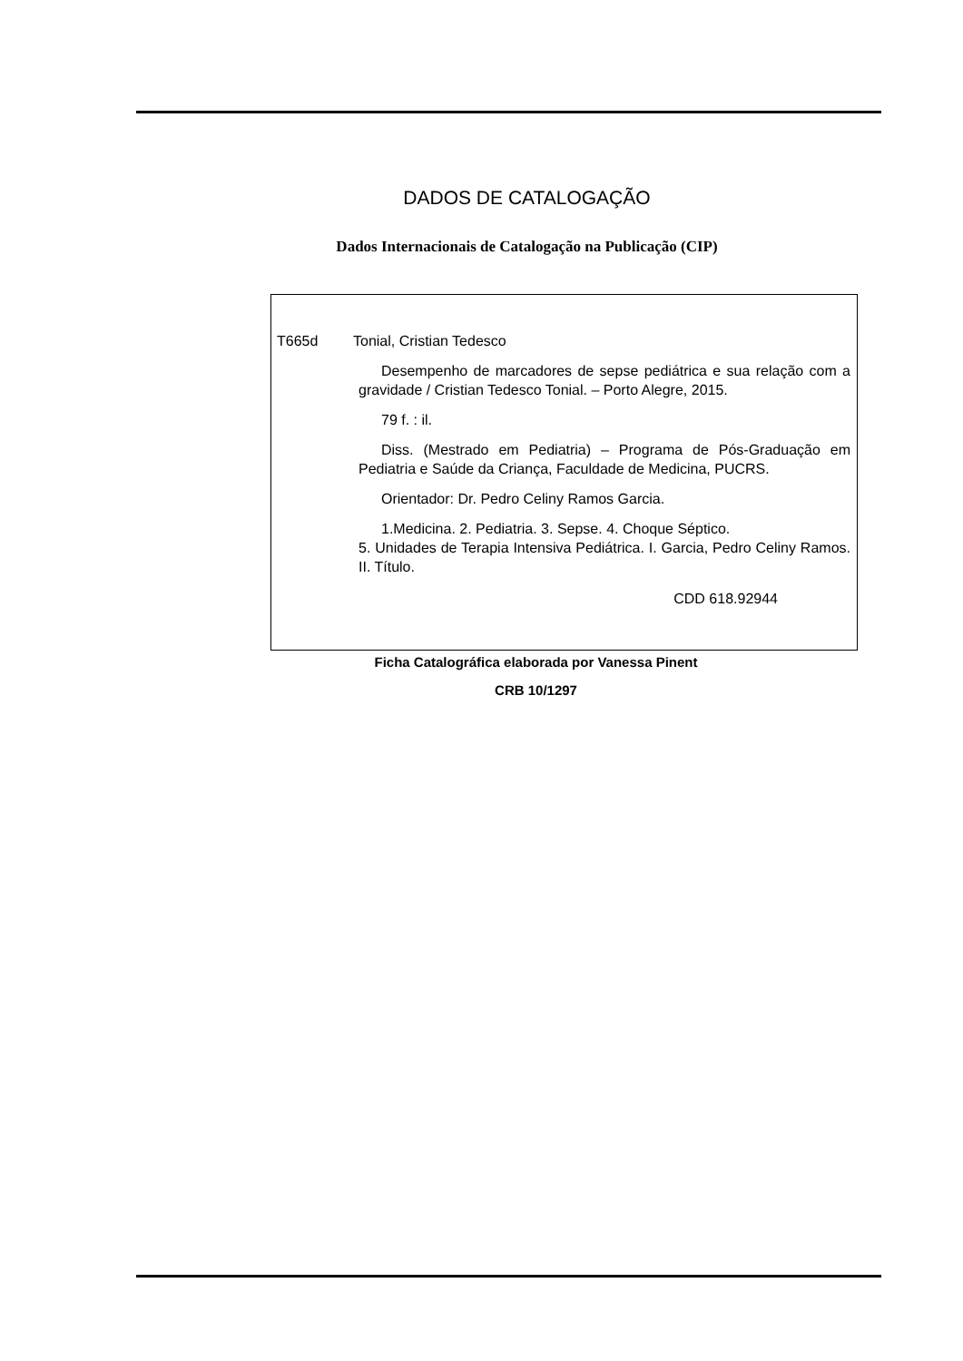DADOS DE CATALOGAÇÃO
Dados Internacionais de Catalogação na Publicação (CIP)
T665d Tonial, Cristian Tedesco
Desempenho de marcadores de sepse pediátrica e sua relação com a gravidade / Cristian Tedesco Tonial. – Porto Alegre, 2015.
79 f. : il.
Diss. (Mestrado em Pediatria) – Programa de Pós-Graduação em Pediatria e Saúde da Criança, Faculdade de Medicina, PUCRS.
Orientador: Dr. Pedro Celiny Ramos Garcia.
1.Medicina. 2. Pediatria. 3. Sepse. 4. Choque Séptico.
5. Unidades de Terapia Intensiva Pediátrica. I. Garcia, Pedro Celiny Ramos. II. Título.
CDD 618.92944
Ficha Catalográfica elaborada por Vanessa Pinent
CRB 10/1297